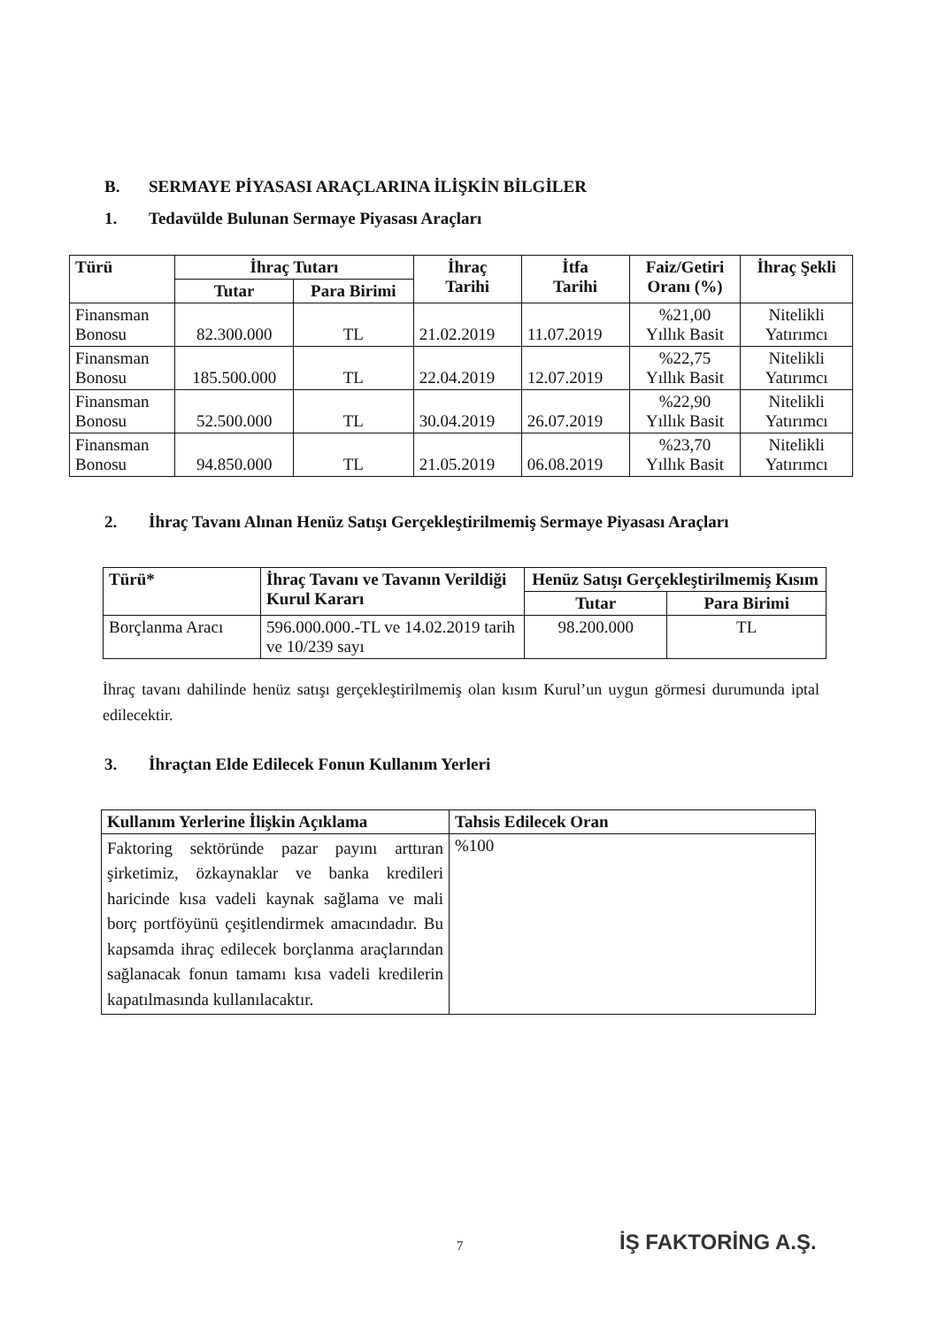B. SERMAYE PİYASASI ARAÇLARINA İLİŞKİN BİLGİLER
1. Tedavülde Bulunan Sermaye Piyasası Araçları
| Türü | İhraç Tutarı | | İhraç Tarihi | İtfa Tarihi | Faiz/Getiri Oranı (%) | İhraç Şekli |
| --- | --- | --- | --- | --- | --- | --- |
| | Tutar | Para Birimi | | | | |
| Finansman Bonosu | 82.300.000 | TL | 21.02.2019 | 11.07.2019 | %21,00 Yıllık Basit | Nitelikli Yatırımcı |
| Finansman Bonosu | 185.500.000 | TL | 22.04.2019 | 12.07.2019 | %22,75 Yıllık Basit | Nitelikli Yatırımcı |
| Finansman Bonosu | 52.500.000 | TL | 30.04.2019 | 26.07.2019 | %22,90 Yıllık Basit | Nitelikli Yatırımcı |
| Finansman Bonosu | 94.850.000 | TL | 21.05.2019 | 06.08.2019 | %23,70 Yıllık Basit | Nitelikli Yatırımcı |
2. İhraç Tavanı Alınan Henüz Satışı Gerçekleştirilmemiş Sermaye Piyasası Araçları
| Türü* | İhraç Tavanı ve Tavanın Verildiği Kurul Kararı | Henüz Satışı Gerçekleştirilmemiş Kısım | |
| --- | --- | --- | --- |
| | | Tutar | Para Birimi |
| Borçlanma Aracı | 596.000.000.-TL ve 14.02.2019 tarih ve 10/239 sayı | 98.200.000 | TL |
İhraç tavanı dahilinde henüz satışı gerçekleştirilmemiş olan kısım Kurul’un uygun görmesi durumunda iptal edilecektir.
3. İhraçtan Elde Edilecek Fonun Kullanım Yerleri
| Kullanım Yerlerine İlişkin Açıklama | Tahsis Edilecek Oran |
| --- | --- |
| Faktoring sektöründe pazar payını arttıran şirketimiz, özkaynaklar ve banka kredileri haricinde kısa vadeli kaynak sağlama ve mali borç portföyünü çeşitlendirmek amacındadır. Bu kapsamda ihraç edilecek borçlanma araçlarından sağlanacak fonun tamamı kısa vadeli kredilerin kapatılmasında kullanılacaktır. | %100 |
7 İŞ FAKTORİNG A.Ş.